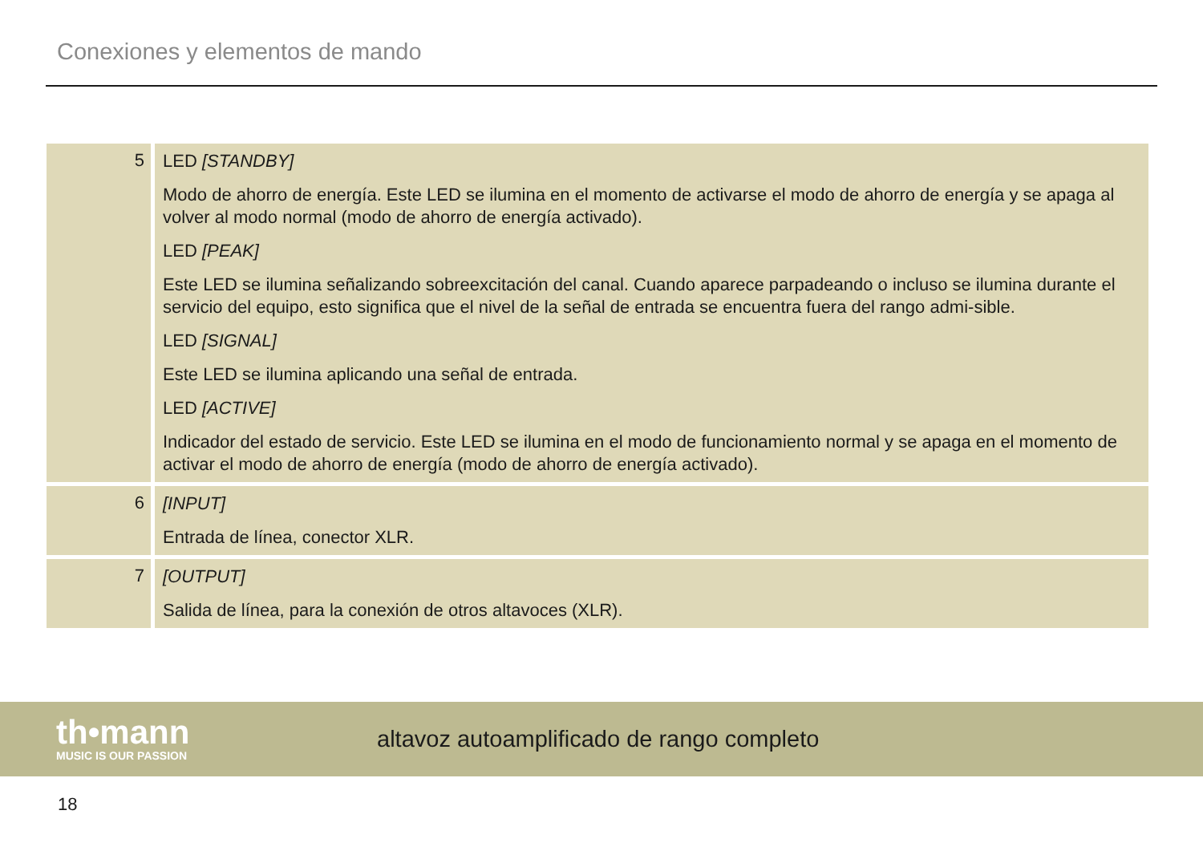Conexiones y elementos de mando
| 5 | LED [STANDBY] Modo de ahorro de energía. Este LED se ilumina en el momento de activarse el modo de ahorro de energía y se apaga al volver al modo normal (modo de ahorro de energía activado). LED [PEAK] Este LED se ilumina señalizando sobreexcitación del canal. Cuando aparece parpadeando o incluso se ilumina durante el servicio del equipo, esto significa que el nivel de la señal de entrada se encuentra fuera del rango admi-sible. LED [SIGNAL] Este LED se ilumina aplicando una señal de entrada. LED [ACTIVE] Indicador del estado de servicio. Este LED se ilumina en el modo de funcionamiento normal y se apaga en el momento de activar el modo de ahorro de energía (modo de ahorro de energía activado). |
| 6 | [INPUT] Entrada de línea, conector XLR. |
| 7 | [OUTPUT] Salida de línea, para la conexión de otros altavoces (XLR). |
th•mann
MUSIC IS OUR PASSION
altavoz autoamplificado de rango completo
18